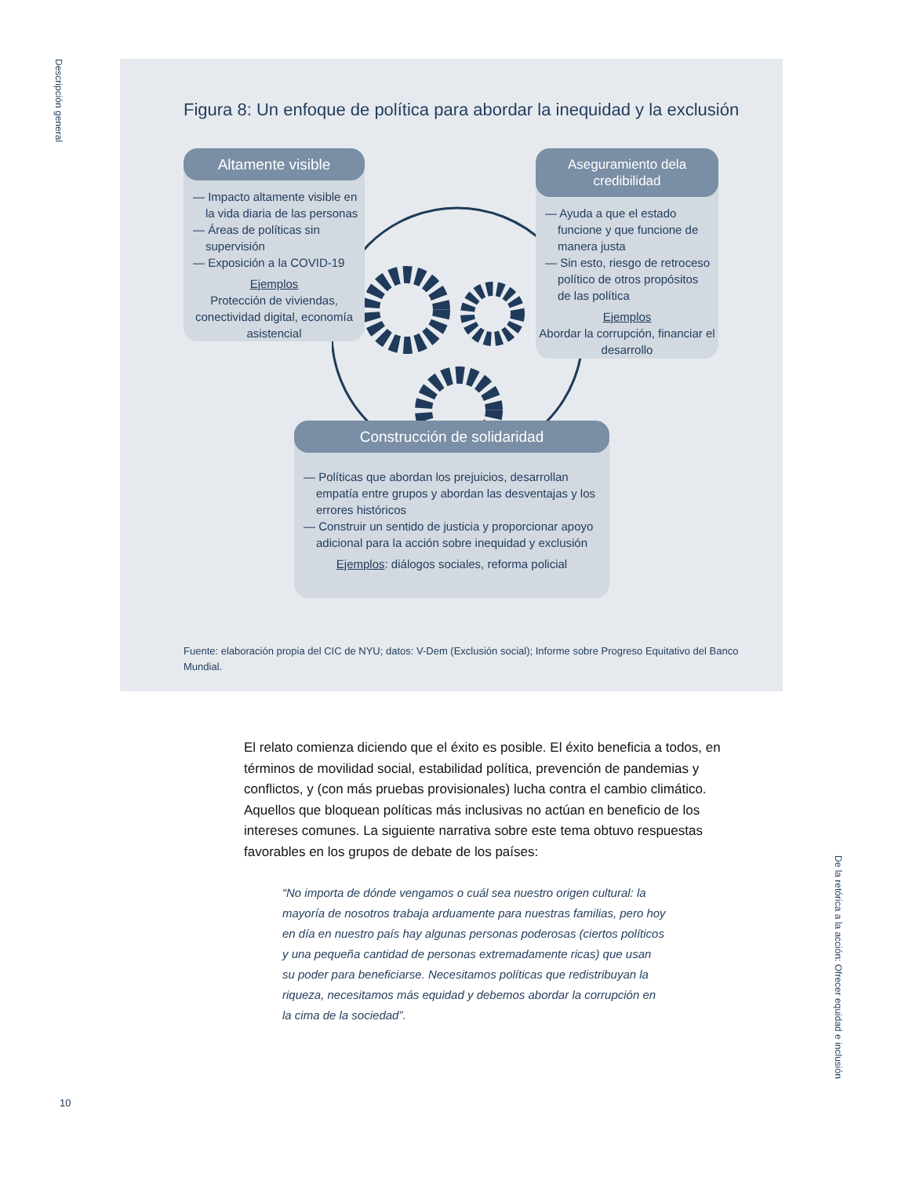Descripción general
Figura 8: Un enfoque de política para abordar la inequidad y la exclusión
Altamente visible
— Impacto altamente visible en la vida diaria de las personas
— Áreas de políticas sin supervisión
— Exposición a la COVID-19
Ejemplos
Protección de viviendas, conectividad digital, economía asistencial
Aseguramiento dela credibilidad
— Ayuda a que el estado funcione y que funcione de manera justa
— Sin esto, riesgo de retroceso político de otros propósitos de las política
Ejemplos
Abordar la corrupción, financiar el desarrollo
Construcción de solidaridad
— Políticas que abordan los prejuicios, desarrollan empatía entre grupos y abordan las desventajas y los errores históricos
— Construir un sentido de justicia y proporcionar apoyo adicional para la acción sobre inequidad y exclusión
Ejemplos: diálogos sociales, reforma policial
Fuente: elaboración propia del CIC de NYU; datos: V-Dem (Exclusión social); Informe sobre Progreso Equitativo del Banco Mundial.
El relato comienza diciendo que el éxito es posible. El éxito beneficia a todos, en términos de movilidad social, estabilidad política, prevención de pandemias y conflictos, y (con más pruebas provisionales) lucha contra el cambio climático. Aquellos que bloquean políticas más inclusivas no actúan en beneficio de los intereses comunes. La siguiente narrativa sobre este tema obtuvo respuestas favorables en los grupos de debate de los países:
“No importa de dónde vengamos o cuál sea nuestro origen cultural: la mayoría de nosotros trabaja arduamente para nuestras familias, pero hoy en día en nuestro país hay algunas personas poderosas (ciertos políticos y una pequeña cantidad de personas extremadamente ricas) que usan su poder para beneficiarse. Necesitamos políticas que redistribuyan la riqueza, necesitamos más equidad y debemos abordar la corrupción en la cima de la sociedad”.
De la retórica a la acción: Ofrecer equidad e inclusión
10